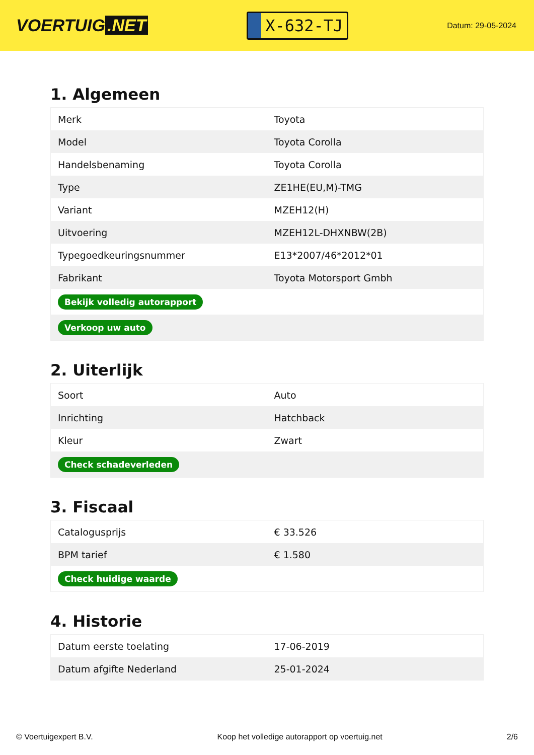VOERTUIG.NET
X-632-TJ
Datum: 29-05-2024
1. Algemeen
| Merk | Toyota |
| Model | Toyota Corolla |
| Handelsbenaming | Toyota Corolla |
| Type | ZE1HE(EU,M)-TMG |
| Variant | MZEH12(H) |
| Uitvoering | MZEH12L-DHXNBW(2B) |
| Typegoedkeuringsnummer | E13*2007/46*2012*01 |
| Fabrikant | Toyota Motorsport Gmbh |
| Bekijk volledig autorapport | |
| Verkoop uw auto | |
2. Uiterlijk
| Soort | Auto |
| Inrichting | Hatchback |
| Kleur | Zwart |
| Check schadeverleden | |
3. Fiscaal
| Catalogusprijs | € 33.526 |
| BPM tarief | € 1.580 |
| Check huidige waarde | |
4. Historie
| Datum eerste toelating | 17-06-2019 |
| Datum afgifte Nederland | 25-01-2024 |
© Voertuigexpert B.V. Koop het volledige autorapport op voertuig.net 2/6